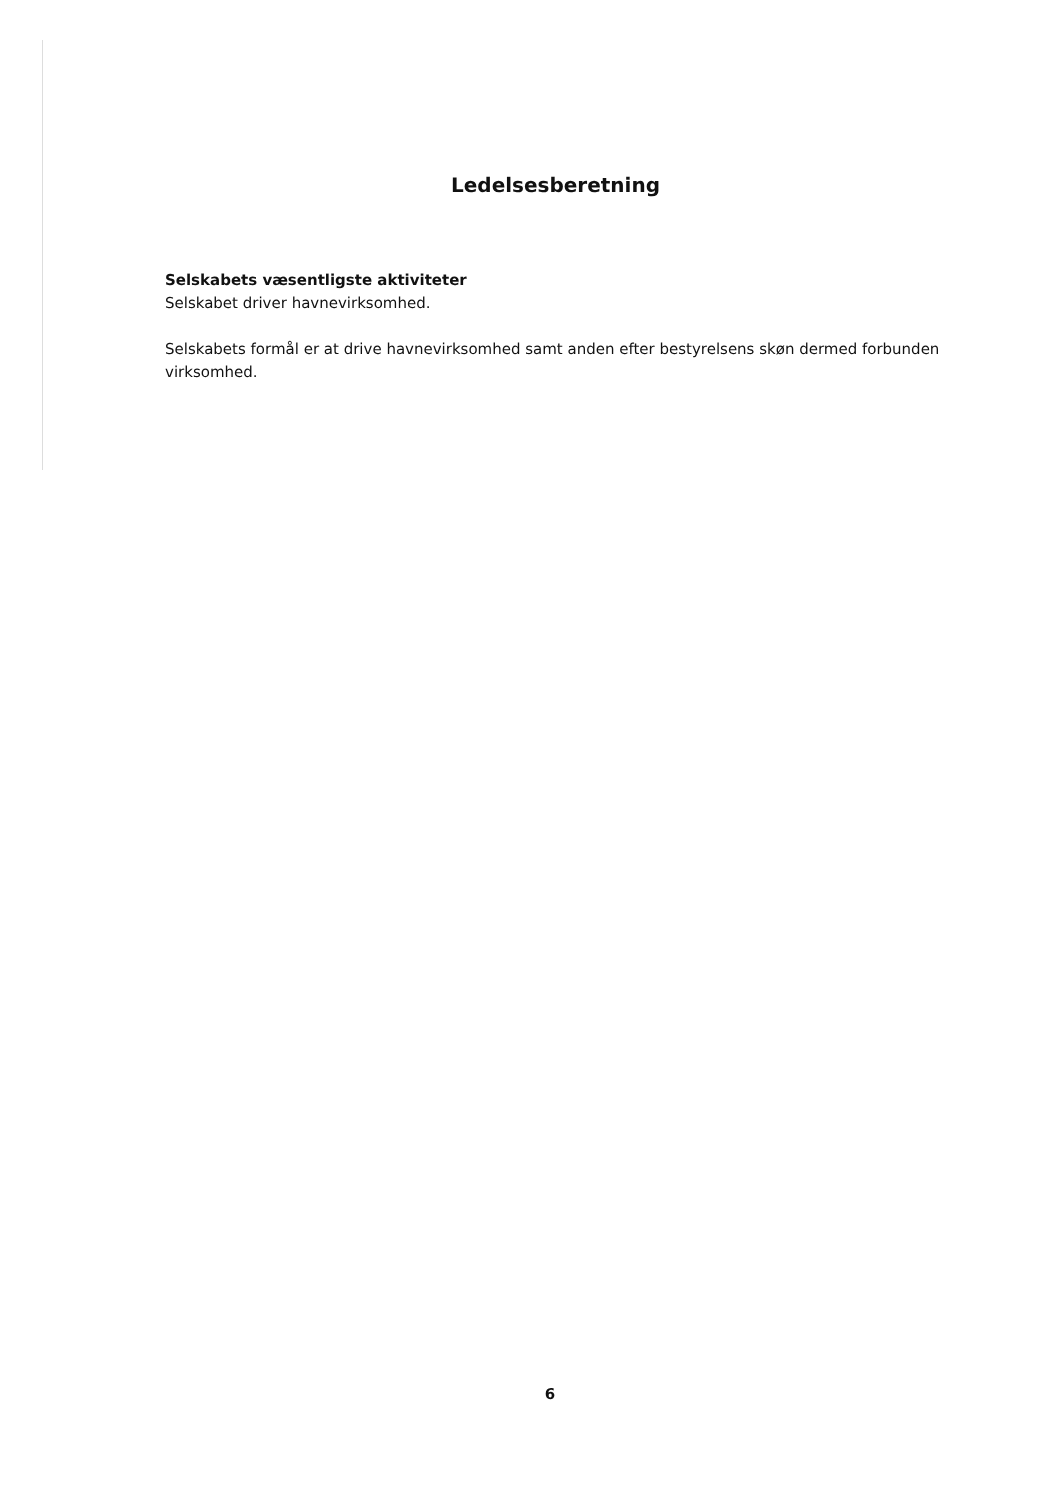Ledelsesberetning
Selskabets væsentligste aktiviteter
Selskabet driver havnevirksomhed.
Selskabets formål er at drive havnevirksomhed samt anden efter bestyrelsens skøn dermed forbunden virksomhed.
6